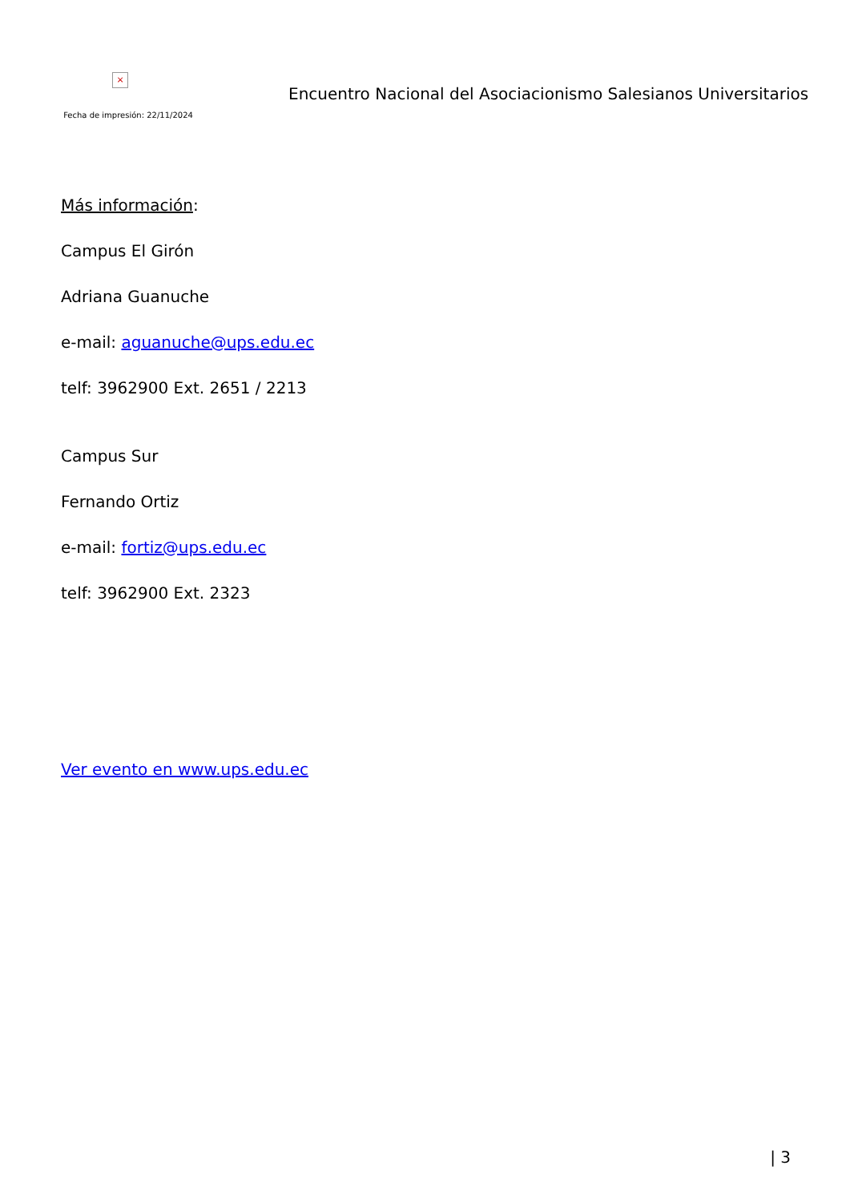×
Fecha de impresión: 22/11/2024
Encuentro Nacional del Asociacionismo Salesianos Universitarios
Más información:
Campus El Girón
Adriana Guanuche
e-mail: aguanuche@ups.edu.ec
telf: 3962900 Ext. 2651 / 2213
Campus Sur
Fernando Ortiz
e-mail: fortiz@ups.edu.ec
telf: 3962900 Ext. 2323
Ver evento en www.ups.edu.ec
| 3